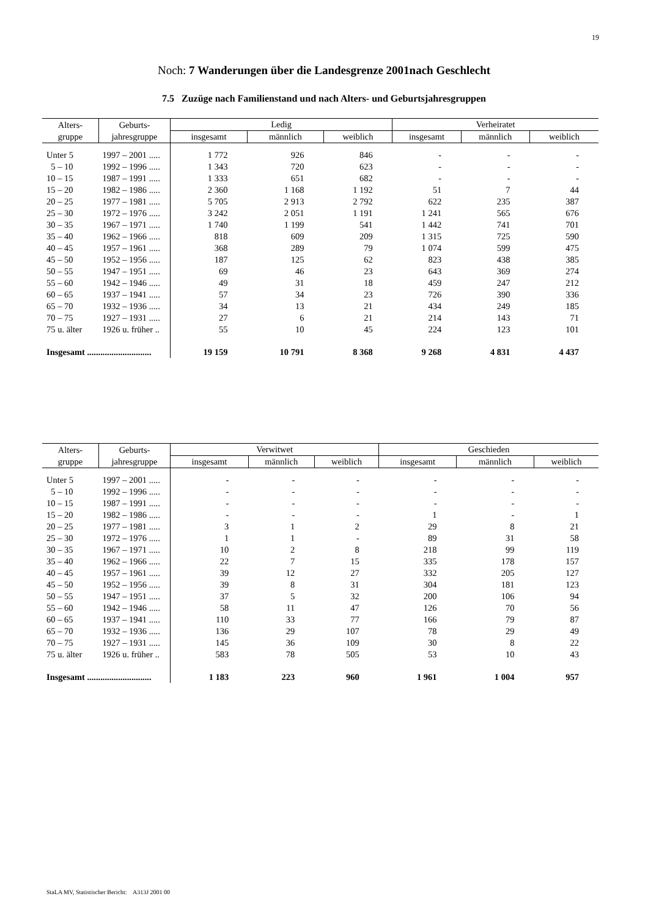19
Noch: 7 Wanderungen über die Landesgrenze 2001nach Geschlecht
7.5 Zuzüge nach Familienstand und nach Alters- und Geburtsjahresgruppen
| Alters- gruppe | Geburts- jahresgruppe | Ledig | | | Verheiratet | | |
| --- | --- | --- | --- | --- | --- | --- | --- |
| | | insgesamt | männlich | weiblich | insgesamt | männlich | weiblich |
| Unter 5 | 1997 – 2001 ..... | 1 772 | 926 | 846 | - | - | - |
| 5 – 10 | 1992 – 1996 ..... | 1 343 | 720 | 623 | - | - | - |
| 10 – 15 | 1987 – 1991 ..... | 1 333 | 651 | 682 | - | - | - |
| 15 – 20 | 1982 – 1986 ..... | 2 360 | 1 168 | 1 192 | 51 | 7 | 44 |
| 20 – 25 | 1977 – 1981 ..... | 5 705 | 2 913 | 2 792 | 622 | 235 | 387 |
| 25 – 30 | 1972 – 1976 ..... | 3 242 | 2 051 | 1 191 | 1 241 | 565 | 676 |
| 30 – 35 | 1967 – 1971 ..... | 1 740 | 1 199 | 541 | 1 442 | 741 | 701 |
| 35 – 40 | 1962 – 1966 ..... | 818 | 609 | 209 | 1 315 | 725 | 590 |
| 40 – 45 | 1957 – 1961 ..... | 368 | 289 | 79 | 1 074 | 599 | 475 |
| 45 – 50 | 1952 – 1956 ..... | 187 | 125 | 62 | 823 | 438 | 385 |
| 50 – 55 | 1947 – 1951 ..... | 69 | 46 | 23 | 643 | 369 | 274 |
| 55 – 60 | 1942 – 1946 ..... | 49 | 31 | 18 | 459 | 247 | 212 |
| 60 – 65 | 1937 – 1941 ..... | 57 | 34 | 23 | 726 | 390 | 336 |
| 65 – 70 | 1932 – 1936 ..... | 34 | 13 | 21 | 434 | 249 | 185 |
| 70 – 75 | 1927 – 1931 ..... | 27 | 6 | 21 | 214 | 143 | 71 |
| 75 u. älter | 1926 u. früher .. | 55 | 10 | 45 | 224 | 123 | 101 |
| Insgesamt ............................. | | 19 159 | 10 791 | 8 368 | 9 268 | 4 831 | 4 437 |
| Alters- gruppe | Geburts- jahresgruppe | Verwitwet | | | Geschieden | | |
| --- | --- | --- | --- | --- | --- | --- | --- |
| | | insgesamt | männlich | weiblich | insgesamt | männlich | weiblich |
| Unter 5 | 1997 – 2001 ..... | - | - | - | - | - | - |
| 5 – 10 | 1992 – 1996 ..... | - | - | - | - | - | - |
| 10 – 15 | 1987 – 1991 ..... | - | - | - | - | - | - |
| 15 – 20 | 1982 – 1986 ..... | - | - | - | 1 | - | 1 |
| 20 – 25 | 1977 – 1981 ..... | 3 | 1 | 2 | 29 | 8 | 21 |
| 25 – 30 | 1972 – 1976 ..... | 1 | 1 | - | 89 | 31 | 58 |
| 30 – 35 | 1967 – 1971 ..... | 10 | 2 | 8 | 218 | 99 | 119 |
| 35 – 40 | 1962 – 1966 ..... | 22 | 7 | 15 | 335 | 178 | 157 |
| 40 – 45 | 1957 – 1961 ..... | 39 | 12 | 27 | 332 | 205 | 127 |
| 45 – 50 | 1952 – 1956 ..... | 39 | 8 | 31 | 304 | 181 | 123 |
| 50 – 55 | 1947 – 1951 ..... | 37 | 5 | 32 | 200 | 106 | 94 |
| 55 – 60 | 1942 – 1946 ..... | 58 | 11 | 47 | 126 | 70 | 56 |
| 60 – 65 | 1937 – 1941 ..... | 110 | 33 | 77 | 166 | 79 | 87 |
| 65 – 70 | 1932 – 1936 ..... | 136 | 29 | 107 | 78 | 29 | 49 |
| 70 – 75 | 1927 – 1931 ..... | 145 | 36 | 109 | 30 | 8 | 22 |
| 75 u. älter | 1926 u. früher .. | 583 | 78 | 505 | 53 | 10 | 43 |
| Insgesamt ............................. | | 1 183 | 223 | 960 | 1 961 | 1 004 | 957 |
StaLA MV, Statistischer Bericht: A313J 2001 00